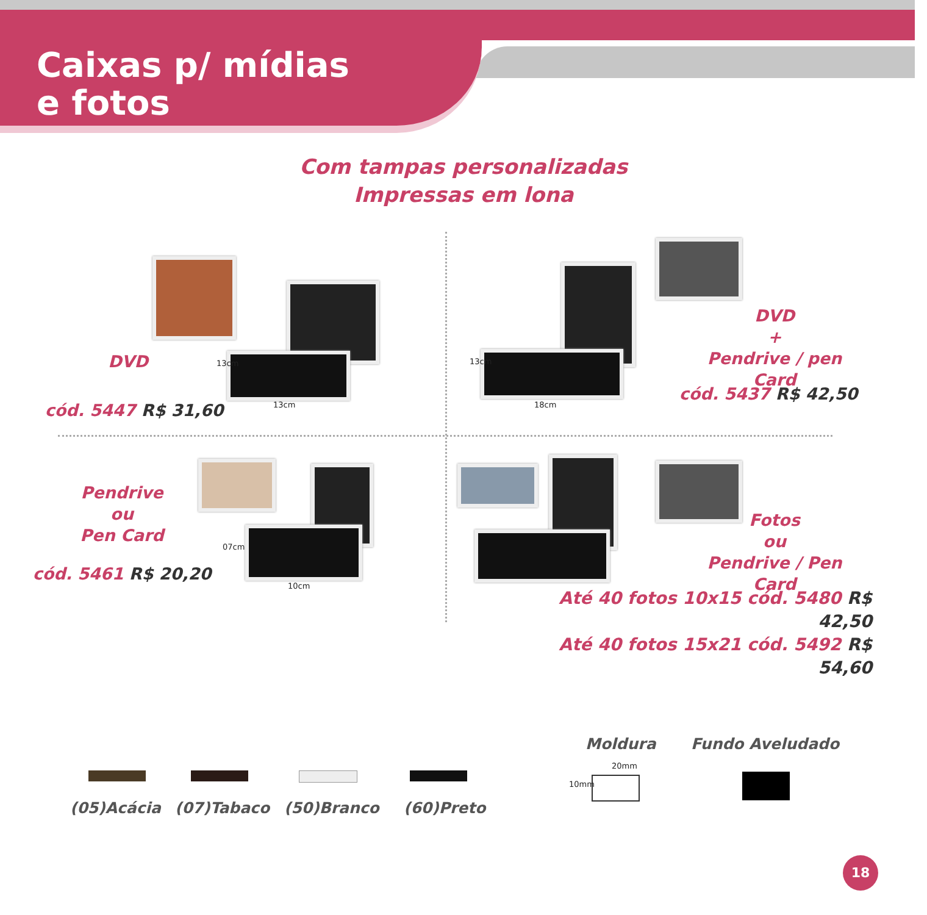Caixas p/ mídias
e fotos
Com tampas personalizadas
Impressas em lona
DVD 13cm
13cm
cód. 5447 R$ 31,60
13cm
18cm
DVD
+
Pendrive / pen Card
cód. 5437 R$ 42,50
07cm
10cm
Pendrive
ou
Pen Card
cód. 5461 R$ 20,20
Fotos
ou
Pendrive / Pen Card
Até 40 fotos 10x15 cód. 5480 R$ 42,50
Até 40 fotos 15x21 cód. 5492 R$ 54,60
(05)Acácia (07)Tabaco (50)Branco (60)Preto
Moldura Fundo Aveludado
20mm
10mm
18